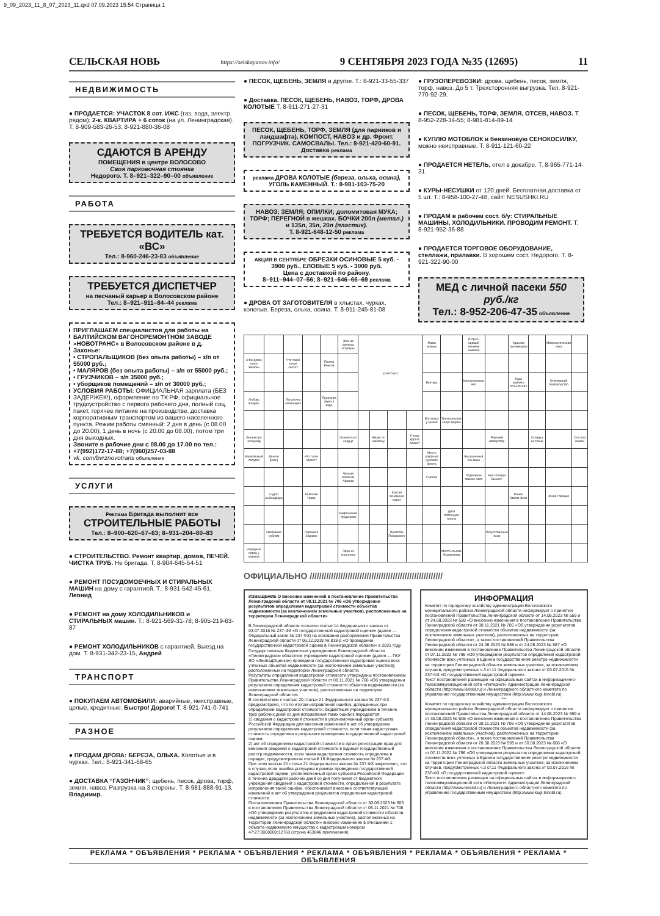9_09_2023_11_8_07_2023_11.qxd 07.09.2023 15:54 Страница 1
СЕЛЬСКАЯ НОВЬ https://selskayanov.info/ 9 СЕНТЯБРЯ 2023 ГОДА №35 (12695) 11
НЕДВИЖИМОСТЬ
● ПРОДАЕТСЯ: УЧАСТОК 8 сот. ИЖС (газ, вода, электр. рядом); 2-к. КВАРТИРА + 6 соток (на ул. Ленинградская). Т. 8-909-583-26-53; 8-921-880-36-08
СДАЮТСЯ В АРЕНДУ
ПОМЕЩЕНИЯ в центре ВОЛОСОВО
Своя парковочная стоянка
Недорого. Т. 8–921–322–90–00 объявление
РАБОТА
ТРЕБУЕТСЯ ВОДИТЕЛЬ кат. «ВС»
Тел.: 8-960-246-23-83 объявление
ТРЕБУЕТСЯ ДИСПЕТЧЕР
на песчаный карьер в Волосовском районе
Тел.: 8–921–911–84–44 реклама
ПРИГЛАШАЕМ специалистов для работы на БАЛТИЙСКОМ ВАГОНОРЕМОНТНОМ ЗАВОДЕ «НОВОТРАНС» в Волосовском районе в д. Захонье:
• СТРОПАЛЬЩИКОВ (без опыта работы) – з/п от 55000 руб.;
• МАЛЯРОВ (без опыта работы) – з/п от 55000 руб.;
• ГРУЗЧИКОВ – з/п 35000 руб.;
• уборщиков помещений – з/п от 30000 руб.;
УСЛОВИЯ РАБОТЫ: ОФИЦИАЛЬНАЯ зарплата (БЕЗ ЗАДЕРЖЕК!), оформление по ТК РФ, официальное трудоустройство с первого рабочего дня, полный соц. пакет, горячее питание на производстве, доставка корпоративным транспортом из вашего населенного пункта. Режим работы сменный: 2 дня в день (с 08.00 до 20.00), 1 день в ночь (с 20.00 до 08.00), потом три дня выходных.
Звоните в рабочие дни с 08.00 до 17.00 по тел.: +7(992)172-17-88; +7(960)257-03-88
vk. com/bvrznovotrans объявление
УСЛУГИ
Реклама Бригада выполнит все
СТРОИТЕЛЬНЫЕ РАБОТЫ
Тел.: 8–900–620–67–63; 8–931–204–80–83
● СТРОИТЕЛЬСТВО. Ремонт квартир, домов, ПЕЧЕЙ. ЧИСТКА ТРУБ. Не бригада. Т. 8-904-645-54-51
● РЕМОНТ ПОСУДОМОЕЧНЫХ И СТИРАЛЬНЫХ МАШИН на дому с гарантией. Т.: 8-931-542-45-61, Леонид
● РЕМОНТ на дому ХОЛОДИЛЬНИКОВ и СТИРАЛЬНЫХ машин. Т.: 8-921-569-31-78; 8-905-219-63-87
● РЕМОНТ ХОЛОДИЛЬНИКОВ с гарантией. Выезд на дом. Т. 8-931-342-23-15, Андрей
ТРАНСПОРТ
● ПОКУПАЕМ АВТОМОБИЛИ: аварийные, неисправные, целые, кредитные. Быстро! Дорого! Т. 8-921-741-0-741
РАЗНОЕ
● ПРОДАМ ДРОВА: БЕРЕЗА, ОЛЬХА. Колотые и в чурках. Тел.: 8-921-341-68-65
● ДОСТАВКА “ГАЗОНЧИК”: щебень, песок, дрова, торф, земля, навоз. Разгрузка на 3 стороны. Т. 8-981-888-91-13, Владимир.
● ПЕСОК, ЩЕБЕНЬ, ЗЕМЛЯ и другое. Т.: 8-921-33-55-337
● Доставка. ПЕСОК, ЩЕБЕНЬ, НАВОЗ, ТОРФ, ДРОВА КОЛОТЫЕ Т. 8-911-271-27-31
ПЕСОК, ЩЕБЕНЬ, ТОРФ, ЗЕМЛЯ (для парников и ландшафта), КОМПОСТ, НАВОЗ и др. Фронт. ПОГРУЗЧИК. САМОСВАЛЫ. Тел.: 8-921-420-60-91. Доставка реклама
реклама ДРОВА КОЛОТЫЕ (береза, ольха, осина),
УГОЛЬ КАМЕННЫЙ. Т.: 8-981-103-75-20
НАВОЗ; ЗЕМЛЯ; ОПИЛКИ; доломитовая МУКА; ТОРФ; ПЕРЕГНОЙ в мешках. БОЧКИ 200л (метал.) и 135л, 35л, 20л (пластик).
Т. 8-921-648-12-50 реклама
АКЦИЯ В СЕНТЯБРЕ ОБРЕЗКИ ОСИНОВЫЕ 5 куб. - 3900 руб., ЕЛОВЫЕ 5 куб. - 3000 руб.
Цена с доставкой по району.
8–911–944–07–56; 8–921–646–66–69 реклама
● ДРОВА ОТ ЗАГОТОВИТЕЛЯ в хлыстах, чурках, колотые. Береза, ольха, осина. Т. 8-911-245-81-08
● ГРУЗОПЕРЕВОЗКИ: дрова, щебень, песок, земля, торф, навоз. До 5 т. Трехсторонняя выгрузка. Тел. 8-921-770-92-29.
● ПЕСОК, ЩЕБЕНЬ, ТОРФ, ЗЕМЛЯ, ОТСЕВ, НАВОЗ. Т. 8-952-228-34-55; 8-981-814-89-14
● КУПЛЮ МОТОБЛОК и бензиновую СЕНОКОСИЛКУ, можно неисправные. Т. 8-911-121-60-22
● ПРОДАЕТСЯ НЕТЕЛЬ, отел в декабре. Т. 8-965-771-14-31
● КУРЫ-НЕСУШКИ от 120 дней. Бесплатная доставка от 5 шт. Т.: 8-958-100-27-48, сайт: NESUSHKI.RU
● ПРОДАМ в рабочем сост. б/у: СТИРАЛЬНЫЕ МАШИНЫ, ХОЛОДИЛЬНИКИ. ПРОВОДИМ РЕМОНТ. Т. 8-921-952-36-88
● ПРОДАЕТСЯ ТОРГОВОЕ ОБОРУДОВАНИЕ, стеллажи, прилавки. В хорошем сост. Недорого. Т. 8-921-322-90-00
МЕД с личной пасеки 550 руб./кг
Тел.: 8-952-206-47-35 объявление
| | | | | | Жан из фильма «Горбун» | [секстант] | | | | Мама кузины | | Ястреб, едящий личинки шмелей | | Ударная трехминутка | | Мифологическая река | |
| «Нос допог, голос звонок» | | Что такое нагул скота? | | Приток Енисея | | | | | | | | | | | | | |
| | | | | | | | | | | Бунтарь | | Кустарниковая ива | | Куда принято пла-каться? | | Откупивший первородство | |
| Любовь Вакулы | | Лопаточка каменщика | | Приемник звука в воде | | | | | | | | | | | | | |
| | | | | | | | | | | Бог ветра у греков | Трехполосная спорт-фирма | | | | | | |
| Фильм про астероид | | | | | Он мечтал о сердце | | Жизнь по шаблону | | К чему дорога ложка? | | | | Римский император | | Складка на ткани | | Сон под ножом |
| Мультяшный попугай | Деньги (разг.) | | Что такое чертог? | | | | | | | Место разгрома русского флота | | Высушенный сок мака | | | | | |
| | | | | | Черная магия из Африки | | | | | Смолин | | Подкожное свиное сало | Чья столица Кызыл? | | | | |
| | Судно рыбнадзора | | Колючая трава | | | | | Крутая вечеринка (жарг.) | | | | | | Роман Эмиля Золя | | Жанр Горация | |
| | | | | | Мифический трудоголик | | | | | | Дитя плетущего тенета | | | | | | |
| | Наказание рублем | | Первый в Зодиаке | | | | | Приятель Пожарского | | | | | Искусственный язык | | | | |
| Народный певец у казахов | | | | | Перо из тростника | | | | | | Место ссылки Лермонтова | | | | | | |
ОФИЦИАЛЬНО ////////////////////////////////////////////////////////
ИЗВЕЩЕНИЕ О внесении изменений в постановление Правительства Ленинградской области от 08.11.2021 № 706 «Об утверждении результатов определения кадастровой стоимости объектов недвижимости (за исключением земельных участков), расположенных на территории Ленинградской области»
В Ленинградской области согласно статье 14 Федерального закона от 03.07.2016 № 237-ФЗ «О государственной кадастровой оценке» (далее — Федеральный закон № 237 ФЗ) на основании распоряжения Правительства Ленинградской области от 06.12.2019 № 818-р «О проведении государственной кадастровой оценки в Ленинградской области» в 2021 году Государственным бюджетным учреждением Ленинградской области «Ленинградское областное учреждение кадастровой оценки» (далее — ГБУ ЛО «ЛенКадОценка») проведена государственная кадастровая оценка всех учтенных объектов недвижимости (за исключением земельных участков), расположенных на территории Ленинградской области.
Результаты определения кадастровой стоимости утверждены постановлением Правительства Ленинградской области от 08.11.2021 № 706 «Об утверждении результатов определения кадастровой стоимости объектов недвижимости (за исключением земельных участков), расположенных на территории Ленинградской области».
В соответствии с частью 20 статьи 21 Федерального закона № 237-ФЗ предусмотрено, что по итогам исправления ошибок, допущенных при определении кадастровой стоимости, бюджетным учреждением в течение трех рабочих дней со дня исправления таких ошибок передаются:
1) сведения о кадастровой стоимости в уполномоченный орган субъекта Российской Федерации для внесения изменений в акт об утверждении результатов определения кадастровой стоимости, если такая кадастровая стоимость определена в результате проведения государственной кадастровой оценки;
2) акт об определении кадастровой стоимости в орган регистрации прав для внесения сведений о кадастровой стоимости в Единый государственный реестр недвижимости, если такая кадастровая стоимость определена в порядке, предусмотренном статьей 16 Федерального закона № 237-ФЗ.
При этом частью 21 статьи 21 Федерального закона № 237-ФЗ закреплено, что в случае, если ошибка допущена в рамках проведения государственной кадастровой оценки, уполномоченный орган субъекта Российской Федерации в течение двадцати рабочих дней со дня получения от бюджетного учреждения сведений о кадастровой стоимости, определенной в результате исправления такой ошибки, обеспечивает внесение соответствующих изменений в акт об утверждении результатов определения кадастровой стоимости.
Постановлением Правительства Ленинградской области от 30.08.2023 № 605 в постановление Правительства Ленинградской области от 08.11.2021 № 706 «Об утверждении результатов определения кадастровой стоимости объектов недвижимости (за исключением земельных участков), расположенных на территории Ленинградской области» внесено изменение в отношении 1 объекта недвижимого имущества с кадастровым номером 47:27:0000000:12763 (строка 463046 приложения).
ИНФОРМАЦИЯ
Комитет по городскому хозяйству администрации Волосовского муниципального района Ленинградской области информирует о принятии постановлений Правительства Ленинградской области от 14.08.2023 № 559 и от 24.08.2023 № 588 «О внесении изменения в постановление Правительства Ленинградской области от 08.11.2021 № 706 «Об утверждении результатов определения кадастровой стоимости объектов недвижимости (за исключением земельных участков), расположенных на территории Ленинградской области», а также постановлений Правительства Ленинградской области от 24.08.2023 № 586 и от 24.08.2023 № 587 «О внесении изменения в постановление Правительства Ленинградской области от 07.11.2022 № 796 «Об утверждении результатов определения кадастровой стоимости всех учтенных в Едином государственном реестре недвижимости на территории Ленинградской области земельных участков, за исключением случаев, предусмотренных ч.3 ст.11 Федерального закона от 03.07.2016 № 237-ФЗ «О государственной кадастровой оценке».
Текст постановления размещен на официальных сайтах в информационно-телекоммуникационной сети «Интернет» Администрации Ленинградской области (http://www.lenobl.ru) и Ленинградского областного комитета по управлению государственным имуществом (http://www.kugi.lenobl.ru).
***
Комитет по городскому хозяйству администрации Волосовского муниципального района Ленинградской области информирует о принятии постановлений Правительства Ленинградской области от 14.08.2023 № 559 и от 30.08.2023 № 605 «О внесении изменения в постановление Правительства Ленинградской области от 08.11.2021 № 706 «Об утверждении результатов определения кадастровой стоимости объектов недвижимости (за исключением земельных участков), расположенных на территории Ленинградской области», а также постановлений Правительства Ленинградской области от 28.08.2023 № 595 и от 30.08.2023 № 606 «О внесении изменения в постановление Правительства Ленинградской области от 07.11.2022 № 796 «Об утверждении результатов определения кадастровой стоимости всех учтенных в Едином государственном реестре недвижимости на территории Ленинградской области земельных участков, за исключением случаев, предусмотренных ч.3 ст.11 Федерального закона от 03.07.2016 № 237-ФЗ «О государственной кадастровой оценке».
Текст постановления размещен на официальных сайтах в информационно-телекоммуникационной сети «Интернет» Администрации Ленинградской области (http://www.lenobl.ru) и Ленинградского областного комитета по управлению государственным имуществом (http://www.kugi.lenobl.ru).
РЕКЛАМА * ОБЪЯВЛЕНИЯ * РЕКЛАМА * ОБЪЯВЛЕНИЯ * РЕКЛАМА * ОБЪЯВЛЕНИЯ * РЕКЛАМА * ОБЪЯВЛЕНИЯ * РЕКЛАМА * ОБЪЯВЛЕНИЯ